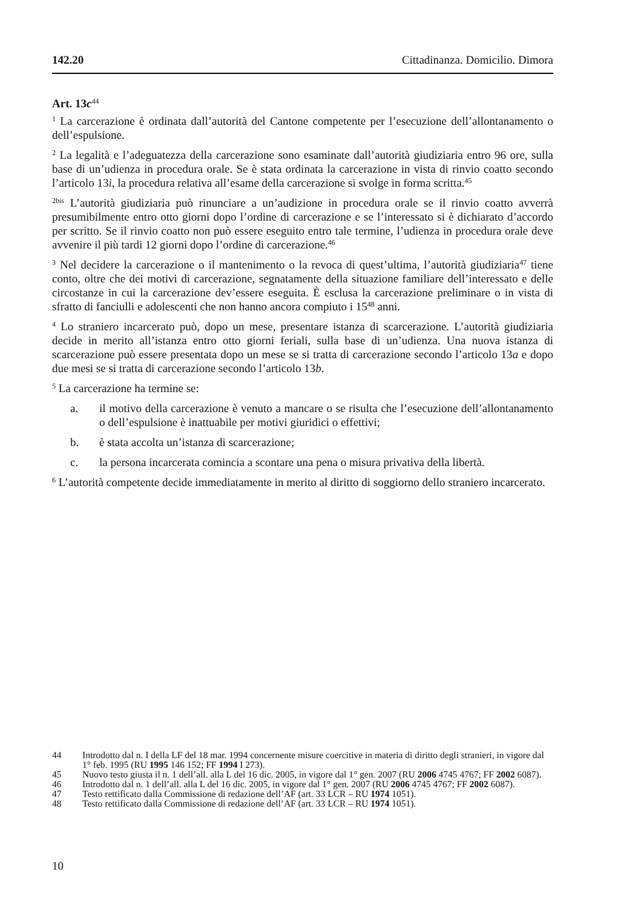142.20 Cittadinanza. Domicilio. Dimora
Art. 13c<sup>44</sup>
<sup>1</sup> La carcerazione è ordinata dall’autorità del Cantone competente per l’esecuzione dell’allontanamento o dell’espulsione.
<sup>2</sup> La legalità e l’adeguatezza della carcerazione sono esaminate dall’autorità giudiziaria entro 96 ore, sulla base di un’udienza in procedura orale. Se è stata ordinata la carcerazione in vista di rinvio coatto secondo l’articolo 13i, la procedura relativa all’esame della carcerazione si svolge in forma scritta.<sup>45</sup>
<sup>2bis</sup> L’autorità giudiziaria può rinunciare a un’audizione in procedura orale se il rinvio coatto avverrà presumibilmente entro otto giorni dopo l’ordine di carcerazione e se l’interessato si è dichiarato d’accordo per scritto. Se il rinvio coatto non può essere eseguito entro tale termine, l’udienza in procedura orale deve avvenire il più tardi 12 giorni dopo l’ordine di carcerazione.<sup>46</sup>
<sup>3</sup> Nel decidere la carcerazione o il mantenimento o la revoca di quest’ultima, l’autorità giudiziaria<sup>47</sup> tiene conto, oltre che dei motivi di carcerazione, segnatamente della situazione familiare dell’interessato e delle circostanze in cui la carcerazione dev’essere eseguita. È esclusa la carcerazione preliminare o in vista di sfratto di fanciulli e adolescenti che non hanno ancora compiuto i 15<sup>48</sup> anni.
<sup>4</sup> Lo straniero incarcerato può, dopo un mese, presentare istanza di scarcerazione. L’autorità giudiziaria decide in merito all’istanza entro otto giorni feriali, sulla base di un’udienza. Una nuova istanza di scarcerazione può essere presentata dopo un mese se si tratta di carcerazione secondo l’articolo 13a e dopo due mesi se si tratta di carcerazione secondo l’articolo 13b.
<sup>5</sup> La carcerazione ha termine se:
a. il motivo della carcerazione è venuto a mancare o se risulta che l’esecuzione dell’allontanamento o dell’espulsione è inattuabile per motivi giuridici o effettivi;
b. è stata accolta un’istanza di scarcerazione;
c. la persona incarcerata comincia a scontare una pena o misura privativa della libertà.
<sup>6</sup> L’autorità competente decide immediatamente in merito al diritto di soggiorno dello straniero incarcerato.
44 Introdotto dal n. I della LF del 18 mar. 1994 concernente misure coercitive in materia di diritto degli stranieri, in vigore dal 1° feb. 1995 (RU 1995 146 152; FF 1994 I 273).
45 Nuovo testo giusta il n. 1 dell’all. alla L del 16 dic. 2005, in vigore dal 1° gen. 2007 (RU 2006 4745 4767; FF 2002 6087).
46 Introdotto dal n. 1 dell’all. alla L del 16 dic. 2005, in vigore dal 1° gen. 2007 (RU 2006 4745 4767; FF 2002 6087).
47 Testo rettificato dalla Commissione di redazione dell’AF (art. 33 LCR – RU 1974 1051).
48 Testo rettificato dalla Commissione di redazione dell’AF (art. 33 LCR – RU 1974 1051).
10